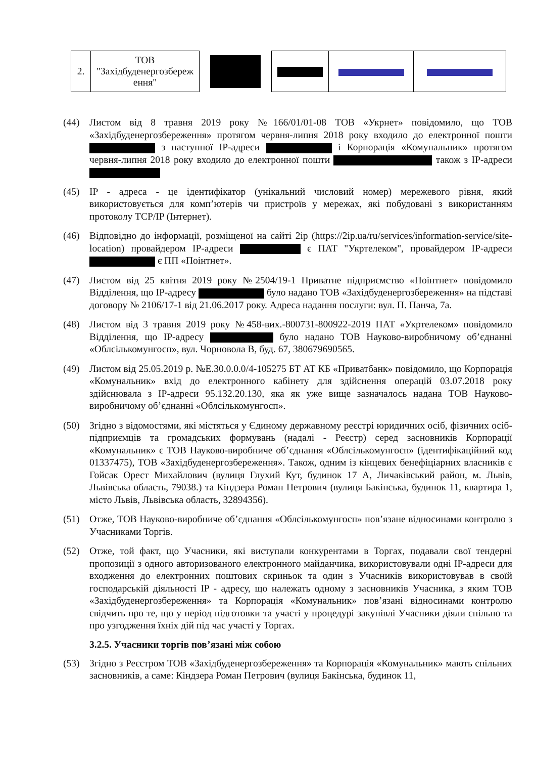| 2. | ТОВ "Західбуденергозбереж ення" | | | | |
(44) Листом від 8 травня 2019 року №166/01/01-08 ТОВ «Укрнет» повідомило, що ТОВ «Західбуденергозбереження» протягом червня-липня 2018 року входило до електронної пошти з наступної ІР-адреси і Корпорація «Комунальник» протягом червня-липня 2018 року входило до електронної пошти також з ІР-адреси
(45) IP - адреса - це ідентифікатор (унікальний числовий номер) мережевого рівня, який використовується для комп’ютерів чи пристроїв у мережах, які побудовані з використанням протоколу TCP/IP (Інтернет).
(46) Відповідно до інформації, розміщеної на сайті 2ip (https://2ip.ua/ru/services/information-service/site-location) провайдером IP-адреси є ПАТ "Укртелеком", провайдером IP-адреси є ПП «Поінтнет».
(47) Листом від 25 квітня 2019 року №2504/19-1 Приватне підприємство «Поінтнет» повідомило Відділення, що IP-адресу було надано ТОВ «Західбуденергозбереження» на підставі договору № 2106/17-1 від 21.06.2017 року. Адреса надання послуги: вул. П. Панча, 7а.
(48) Листом від 3 травня 2019 року №458-вих.-800731-800922-2019 ПАТ «Укртелеком» повідомило Відділення, що IP-адресу було надано ТОВ Науково-виробничому об’єднанні «Облсількомунгосп», вул. Чорновола В, буд. 67, 380679690565.
(49) Листом від 25.05.2019 р. №Е.30.0.0.0/4-105275 БТ АТ КБ «Приватбанк» повідомило, що Корпорація «Комунальник» вхід до електронного кабінету для здійснення операцій 03.07.2018 року здійснювала з IP-адреси 95.132.20.130, яка як уже вище зазначалось надана ТОВ Науково- виробничому об’єднанні «Облсількомунгосп».
(50) Згідно з відомостями, які містяться у Єдиному державному реєстрі юридичних осіб, фізичних осіб-підприємців та громадських формувань (надалі - Реєстр) серед засновників Корпорації «Комунальник» є ТОВ Науково-виробниче об’єднання «Облсількомунгосп» (ідентифікаційний код 01337475), ТОВ «Західбуденергозбереження». Також, одним із кінцевих бенефіціарних власників є Гойсак Орест Михайлович (вулиця Глухий Кут, будинок 17 А, Личаківський район, м. Львів, Львівська область, 79038.) та Кіндзера Роман Петрович (вулиця Бакінська, будинок 11, квартира 1, місто Львів, Львівська область, 32894356).
(51) Отже, ТОВ Науково-виробниче об’єднання «Облсількомунгосп» пов’язане відносинами контролю з Учасниками Торгів.
(52) Отже, той факт, що Учасники, які виступали конкурентами в Торгах, подавали свої тендерні пропозиції з одного авторизованого електронного майданчика, використовували одні IP-адреси для входження до електронних поштових скриньок та один з Учасників використовував в своїй господарській діяльності IP - адресу, що належать одному з засновників Учасника, з яким ТОВ «Західбуденергозбереження» та Корпорація «Комунальник» пов’язані відносинами контролю свідчить про те, що у період підготовки та участі у процедурі закупівлі Учасники діяли спільно та про узгодження їхніх дій під час участі у Торгах.
3.2.5. Учасники торгів пов’язані між собою
(53) Згідно з Реєстром ТОВ «Західбуденергозбереження» та Корпорація «Комунальник» мають спільних засновників, а саме: Кіндзера Роман Петрович (вулиця Бакінська, будинок 11,